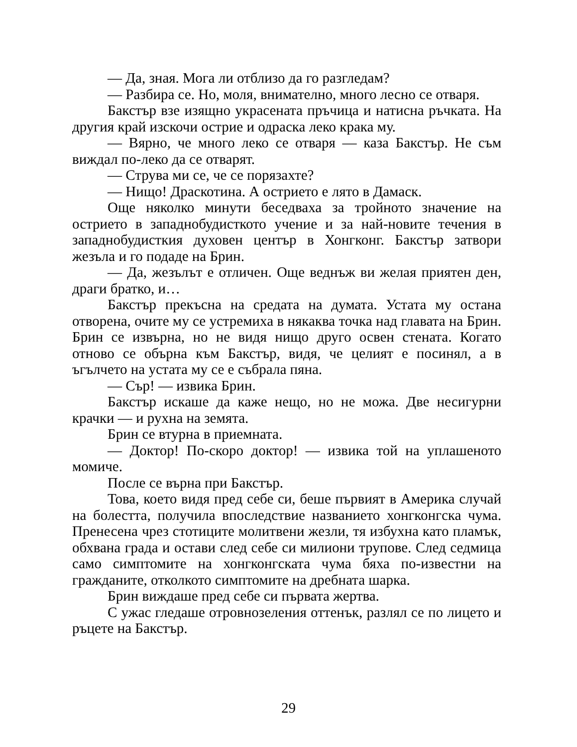— Да, зная. Мога ли отблизо да го разгледам?
— Разбира се. Но, моля, внимателно, много лесно се отваря.
Бакстър взе изящно украсената пръчица и натисна ръчката. На другия край изскочи острие и одраска леко крака му.
— Вярно, че много леко се отваря — каза Бакстър. Не съм виждал по-леко да се отварят.
— Струва ми се, че се порязахте?
— Нищо! Драскотина. А острието е лято в Дамаск.
Още няколко минути беседваха за тройното значение на острието в западнобудисткото учение и за най-новите течения в западнобудисткия духовен център в Хонгконг. Бакстър затвори жезъла и го подаде на Брин.
— Да, жезълът е отличен. Още веднъж ви желая приятен ден, драги братко, и…
Бакстър прекъсна на средата на думата. Устата му остана отворена, очите му се устремиха в някаква точка над главата на Брин. Брин се извърна, но не видя нищо друго освен стената. Когато отново се обърна към Бакстър, видя, че целият е посинял, а в ъгълчето на устата му се е събрала пяна.
— Сър! — извика Брин.
Бакстър искаше да каже нещо, но не можа. Две несигурни крачки — и рухна на земята.
Брин се втурна в приемната.
— Доктор! По-скоро доктор! — извика той на уплашеното момиче.
После се върна при Бакстър.
Това, което видя пред себе си, беше първият в Америка случай на болестта, получила впоследствие названието хонгконгска чума. Пренесена чрез стотиците молитвени жезли, тя избухна като пламък, обхвана града и остави след себе си милиони трупове. След седмица само симптомите на хонгконгската чума бяха по-известни на гражданите, отколкото симптомите на дребната шарка.
Брин виждаше пред себе си първата жертва.
С ужас гледаше отровнозеления оттенък, разлял се по лицето и ръцете на Бакстър.
29